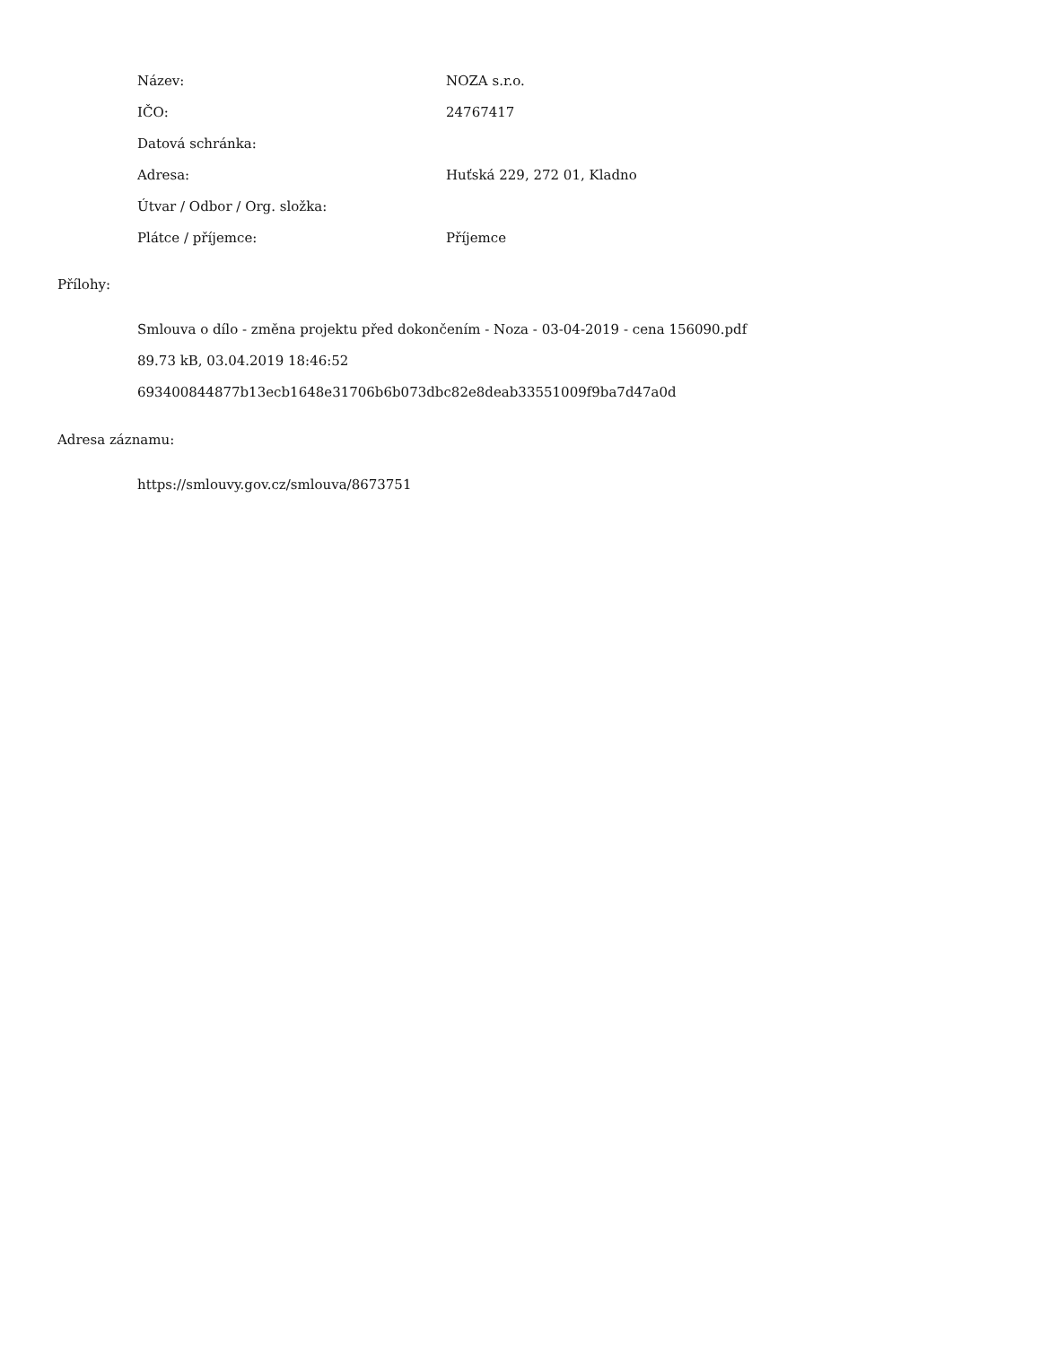| Název: | NOZA s.r.o. |
| IČO: | 24767417 |
| Datová schránka: | |
| Adresa: | Huťská 229, 272 01, Kladno |
| Útvar / Odbor / Org. složka: | |
| Plátce / příjemce: | Příjemce |
Přílohy:
Smlouva o dílo - změna projektu před dokončením - Noza - 03-04-2019 - cena 156090.pdf
89.73 kB, 03.04.2019 18:46:52
693400844877b13ecb1648e31706b6b073dbc82e8deab33551009f9ba7d47a0d
Adresa záznamu:
https://smlouvy.gov.cz/smlouva/8673751